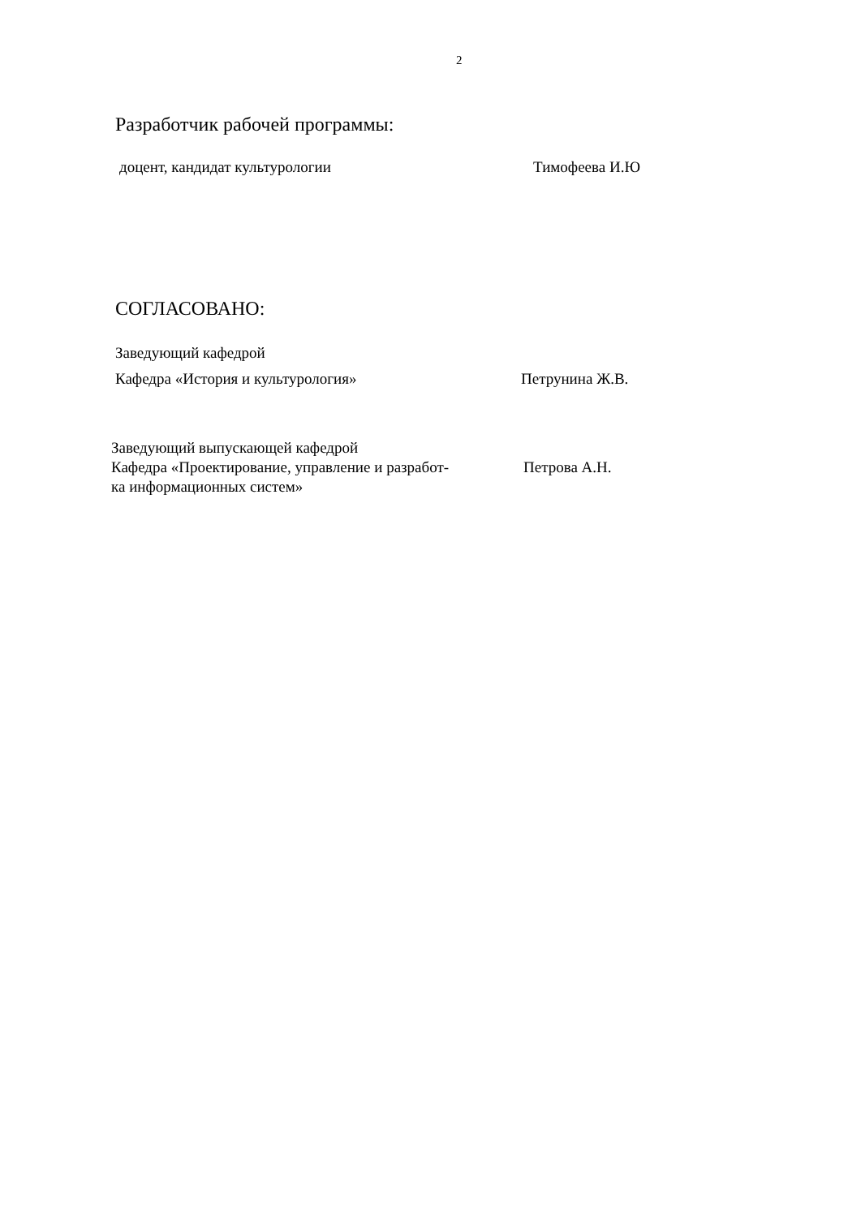2
Разработчик рабочей программы:
доцент, кандидат культурологии Тимофеева И.Ю
СОГЛАСОВАНО:
Заведующий кафедрой
Кафедра «История и культурология» Петрунина Ж.В.
Заведующий выпускающей кафедрой
Кафедра «Проектирование, управление и разработ-
ка информационных систем»
Петрова А.Н.